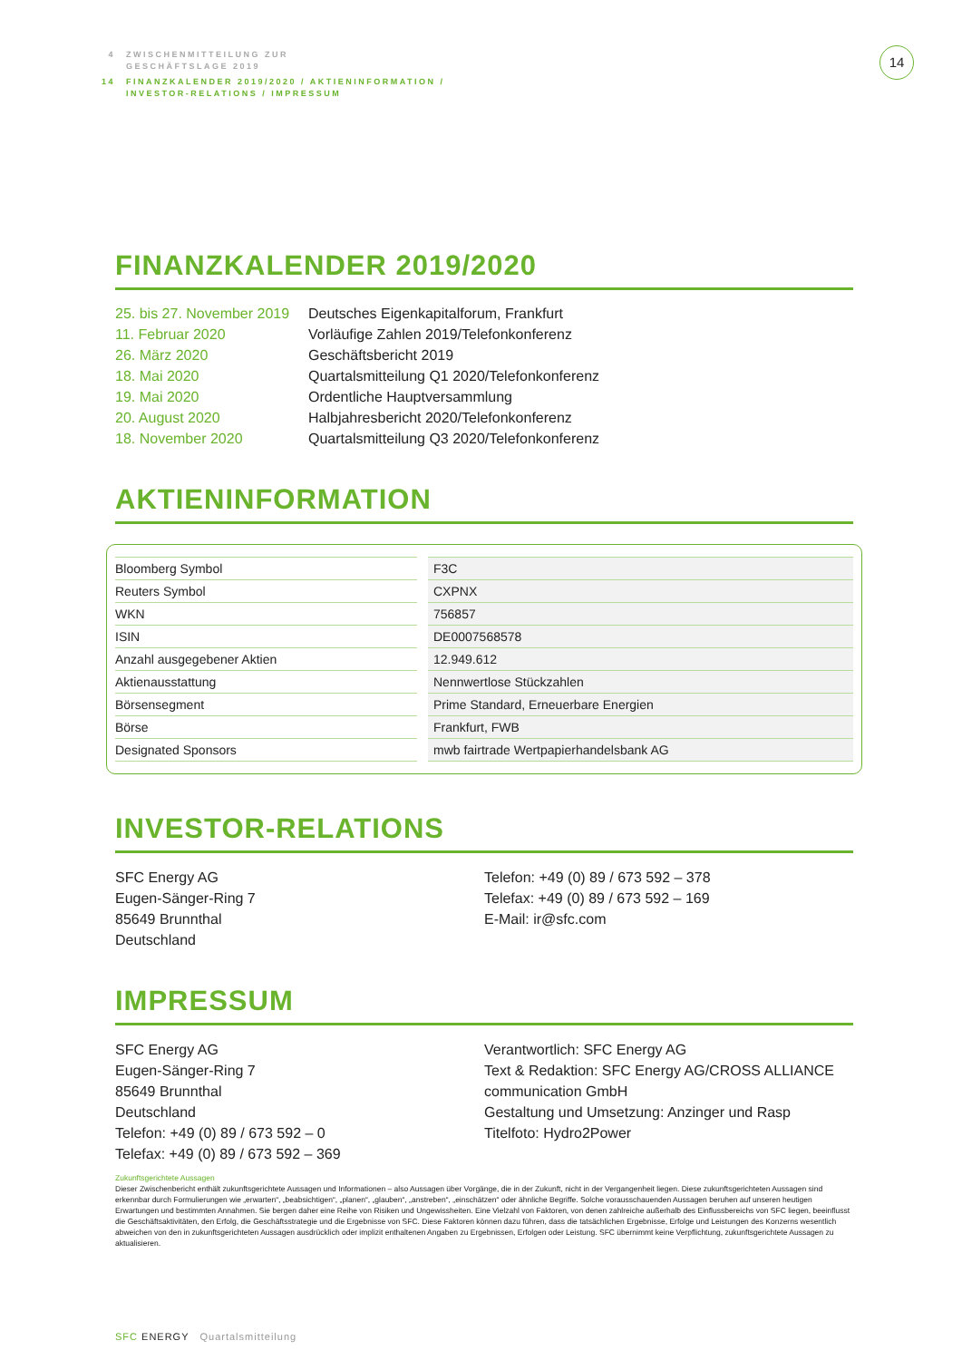4 ZWISCHENMITTEILUNG ZUR
GESCHÄFTSLAGE 2019
14 FINANZKALENDER 2019/2020 / AKTIENINFORMATION /
INVESTOR-RELATIONS / IMPRESSUM
14
FINANZKALENDER 2019/2020
| 25. bis 27. November 2019 | Deutsches Eigenkapitalforum, Frankfurt |
| 11. Februar 2020 | Vorläufige Zahlen 2019/Telefonkonferenz |
| 26. März 2020 | Geschäftsbericht 2019 |
| 18. Mai 2020 | Quartalsmitteilung Q1 2020/Telefonkonferenz |
| 19. Mai 2020 | Ordentliche Hauptversammlung |
| 20. August 2020 | Halbjahresbericht 2020/Telefonkonferenz |
| 18. November 2020 | Quartalsmitteilung Q3 2020/Telefonkonferenz |
AKTIENINFORMATION
| Bloomberg Symbol | | F3C |
| Reuters Symbol | | CXPNX |
| WKN | | 756857 |
| ISIN | | DE0007568578 |
| Anzahl ausgegebener Aktien | | 12.949.612 |
| Aktienausstattung | | Nennwertlose Stückzahlen |
| Börsensegment | | Prime Standard, Erneuerbare Energien |
| Börse | | Frankfurt, FWB |
| Designated Sponsors | | mwb fairtrade Wertpapierhandelsbank AG |
INVESTOR-RELATIONS
SFC Energy AG
Eugen-Sänger-Ring 7
85649 Brunnthal
Deutschland
Telefon: +49 (0) 89 / 673 592 – 378
Telefax: +49 (0) 89 / 673 592 – 169
E-Mail: ir@sfc.com
IMPRESSUM
SFC Energy AG
Eugen-Sänger-Ring 7
85649 Brunnthal
Deutschland
Telefon: +49 (0) 89 / 673 592 – 0
Telefax: +49 (0) 89 / 673 592 – 369
Verantwortlich: SFC Energy AG
Text & Redaktion: SFC Energy AG/CROSS ALLIANCE communication GmbH
Gestaltung und Umsetzung: Anzinger und Rasp
Titelfoto: Hydro2Power
Zukunftsgerichtete Aussagen
Dieser Zwischenbericht enthält zukunftsgerichtete Aussagen und Informationen – also Aussagen über Vorgänge, die in der Zukunft, nicht in der Vergangenheit liegen. Diese zukunftsgerichteten Aussagen sind erkennbar durch Formulierungen wie „erwarten“, „beabsichtigen“, „planen“, „glauben“, „anstreben“, „einschätzen“ oder ähnliche Begriffe. Solche vorausschauenden Aussagen beruhen auf unseren heutigen Erwartungen und bestimmten Annahmen. Sie bergen daher eine Reihe von Risiken und Ungewissheiten. Eine Vielzahl von Faktoren, von denen zahlreiche außerhalb des Einflussbereichs von SFC liegen, beeinflusst die Geschäftsaktivitäten, den Erfolg, die Geschäftsstrategie und die Ergebnisse von SFC. Diese Faktoren können dazu führen, dass die tatsächlichen Ergebnisse, Erfolge und Leistungen des Konzerns wesentlich abweichen von den in zukunftsgerichteten Aussagen ausdrücklich oder implizit enthaltenen Angaben zu Ergebnissen, Erfolgen oder Leistung. SFC übernimmt keine Verpflichtung, zukunftsgerichtete Aussagen zu aktualisieren.
SFC ENERGY Quartalsmitteilung